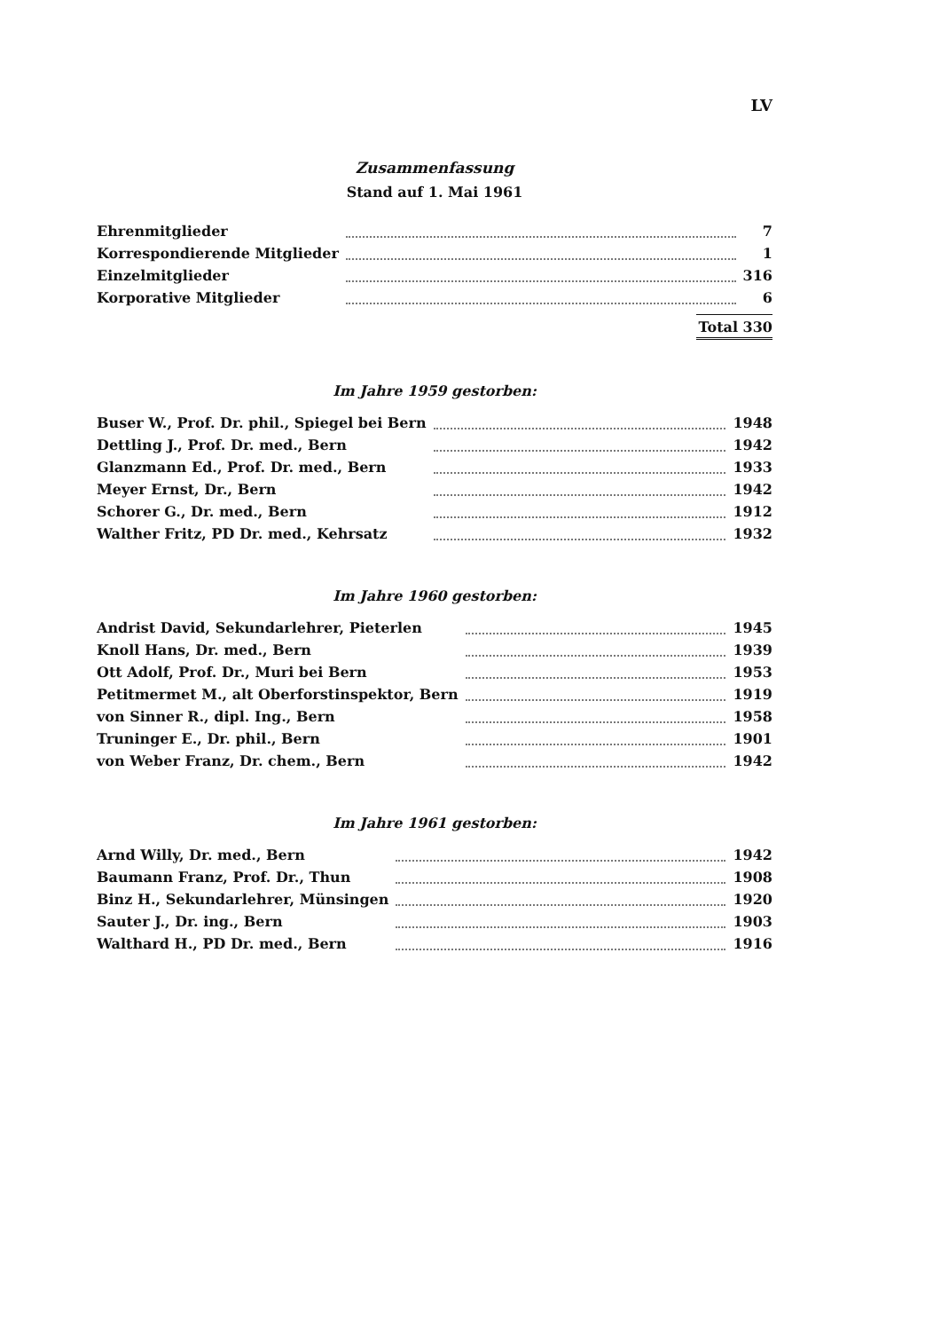LV
Zusammenfassung
Stand auf 1. Mai 1961
| Ehrenmitglieder | | 7 |
| Korrespondierende Mitglieder | | 1 |
| Einzelmitglieder | | 316 |
| Korporative Mitglieder | | 6 |
Total 330
Im Jahre 1959 gestorben:
| Buser W., Prof. Dr. phil., Spiegel bei Bern | | 1948 |
| Dettling J., Prof. Dr. med., Bern | | 1942 |
| Glanzmann Ed., Prof. Dr. med., Bern | | 1933 |
| Meyer Ernst, Dr., Bern | | 1942 |
| Schorer G., Dr. med., Bern | | 1912 |
| Walther Fritz, PD Dr. med., Kehrsatz | | 1932 |
Im Jahre 1960 gestorben:
| Andrist David, Sekundarlehrer, Pieterlen | | 1945 |
| Knoll Hans, Dr. med., Bern | | 1939 |
| Ott Adolf, Prof. Dr., Muri bei Bern | | 1953 |
| Petitmermet M., alt Oberforstinspektor, Bern | | 1919 |
| von Sinner R., dipl. Ing., Bern | | 1958 |
| Truninger E., Dr. phil., Bern | | 1901 |
| von Weber Franz, Dr. chem., Bern | | 1942 |
Im Jahre 1961 gestorben:
| Arnd Willy, Dr. med., Bern | | 1942 |
| Baumann Franz, Prof. Dr., Thun | | 1908 |
| Binz H., Sekundarlehrer, Münsingen | | 1920 |
| Sauter J., Dr. ing., Bern | | 1903 |
| Walthard H., PD Dr. med., Bern | | 1916 |